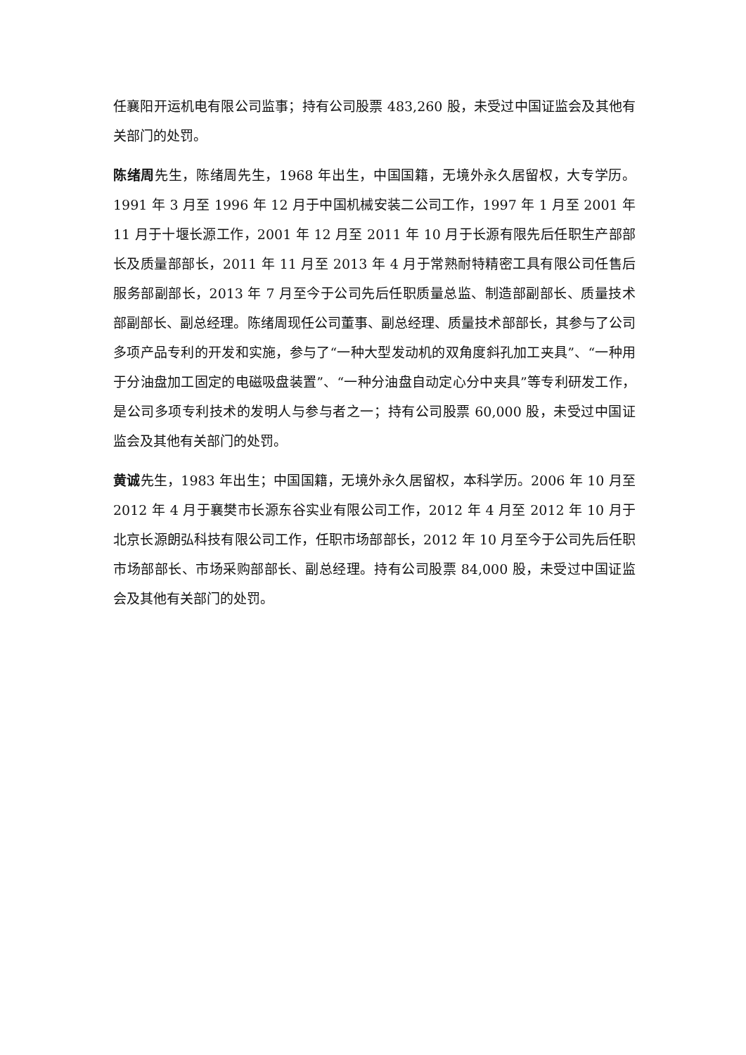任襄阳开运机电有限公司监事；持有公司股票 483,260 股，未受过中国证监会及其他有关部门的处罚。
陈绪周先生，陈绪周先生，1968 年出生，中国国籍，无境外永久居留权，大专学历。1991 年 3 月至 1996 年 12 月于中国机械安装二公司工作，1997 年 1 月至 2001 年 11 月于十堰长源工作，2001 年 12 月至 2011 年 10 月于长源有限先后任职生产部部长及质量部部长，2011 年 11 月至 2013 年 4 月于常熟耐特精密工具有限公司任售后服务部副部长，2013 年 7 月至今于公司先后任职质量总监、制造部副部长、质量技术部副部长、副总经理。陈绪周现任公司董事、副总经理、质量技术部部长，其参与了公司多项产品专利的开发和实施，参与了“一种大型发动机的双角度斜孔加工夹具”、“一种用于分油盘加工固定的电磁吸盘装置”、“一种分油盘自动定心分中夹具”等专利研发工作，是公司多项专利技术的发明人与参与者之一；持有公司股票 60,000 股，未受过中国证监会及其他有关部门的处罚。
黄诚先生，1983 年出生；中国国籍，无境外永久居留权，本科学历。2006 年 10 月至 2012 年 4 月于襄樊市长源东谷实业有限公司工作，2012 年 4 月至 2012 年 10 月于北京长源朗弘科技有限公司工作，任职市场部部长，2012 年 10 月至今于公司先后任职市场部部长、市场采购部部长、副总经理。持有公司股票 84,000 股，未受过中国证监会及其他有关部门的处罚。